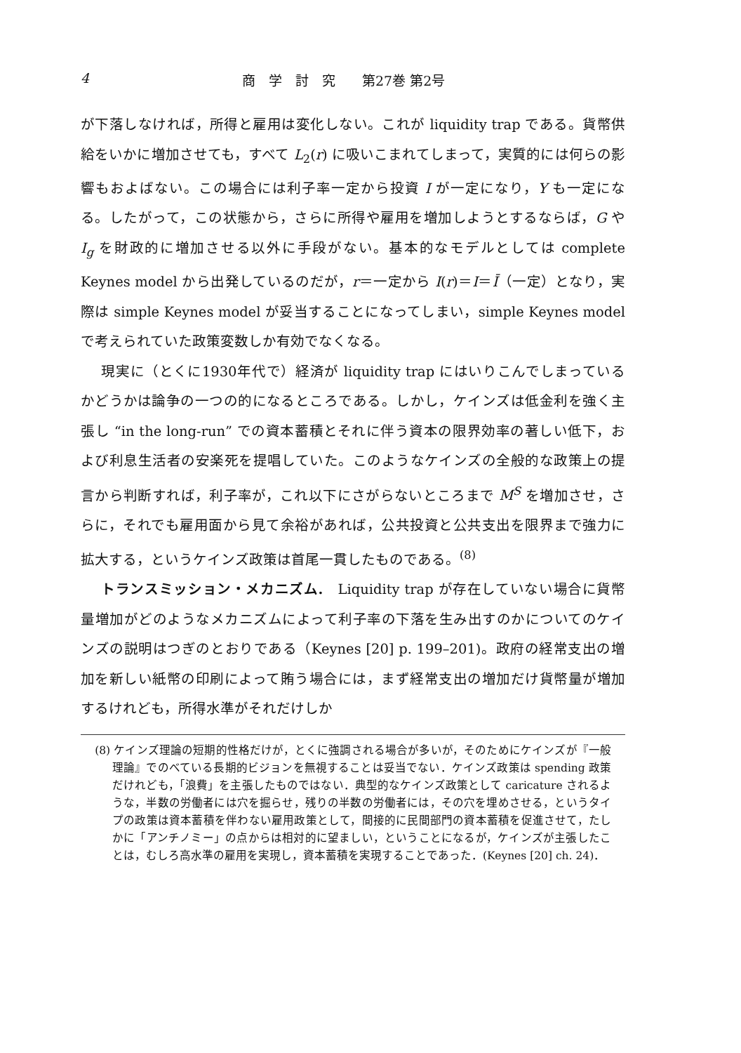4 商　学　討　究　　第27巻 第2号
が下落しなければ，所得と雇用は変化しない。これが liquidity trap である。貨幣供給をいかに増加させても，すべて L<sub>2</sub>(r) に吸いこまれてしまって，実質的には何らの影響もおよばない。この場合には利子率一定から投資 I が一定になり，Y も一定になる。したがって，この状態から，さらに所得や雇用を増加しようとするならば，G や I<sub>g</sub> を財政的に増加させる以外に手段がない。基本的なモデルとしては complete Keynes model から出発しているのだが，r＝一定から I(r)＝I＝Ī（一定）となり，実際は simple Keynes model が妥当することになってしまい，simple Keynes model で考えられていた政策変数しか有効でなくなる。
現実に（とくに1930年代で）経済が liquidity trap にはいりこんでしまっているかどうかは論争の一つの的になるところである。しかし，ケインズは低金利を強く主張し “in the long-run” での資本蓄積とそれに伴う資本の限界効率の著しい低下，および利息生活者の安楽死を提唱していた。このようなケインズの全般的な政策上の提言から判断すれば，利子率が，これ以下にさがらないところまで M<sup>S</sup> を増加させ，さらに，それでも雇用面から見て余裕があれば，公共投資と公共支出を限界まで強力に拡大する，というケインズ政策は首尾一貫したものである。<sup>(8)</sup>
トランスミッション・メカニズム.　Liquidity trap が存在していない場合に貨幣量増加がどのようなメカニズムによって利子率の下落を生み出すのかについてのケインズの説明はつぎのとおりである（Keynes [20] p. 199–201)。政府の経常支出の増加を新しい紙幣の印刷によって賄う場合には，まず経常支出の増加だけ貨幣量が増加するけれども，所得水準がそれだけしか
(8) ケインズ理論の短期的性格だけが，とくに強調される場合が多いが，そのためにケインズが『一般理論』でのべている長期的ビジョンを無視することは妥当でない．ケインズ政策は spending 政策だけれども，「浪費」を主張したものではない．典型的なケインズ政策として caricature されるような，半数の労働者には穴を掘らせ，残りの半数の労働者には，その穴を埋めさせる，というタイプの政策は資本蓄積を伴わない雇用政策として，間接的に民間部門の資本蓄積を促進させて，たしかに「アンチノミー」の点からは相対的に望ましい，ということになるが，ケインズが主張したことは，むしろ高水準の雇用を実現し，資本蓄積を実現することであった．(Keynes [20] ch. 24)．